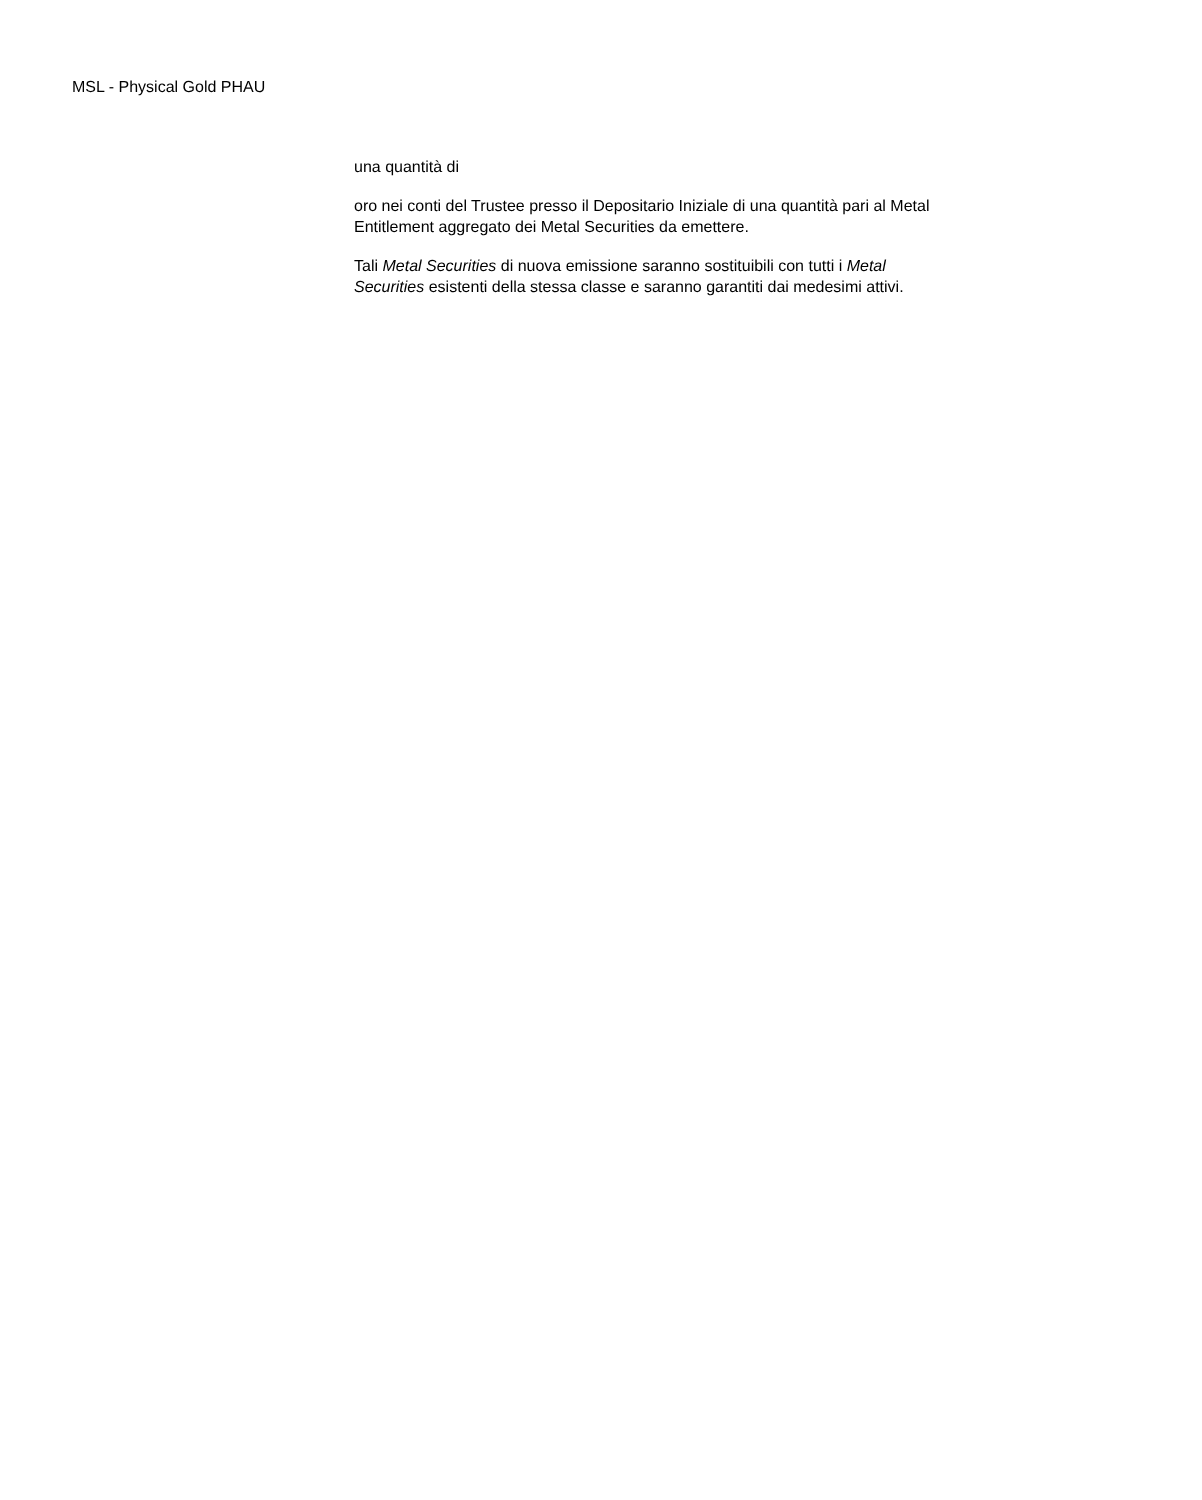MSL - Physical Gold PHAU
una quantità di
oro nei conti del Trustee presso il Depositario Iniziale di una quantità pari al Metal Entitlement aggregato dei Metal Securities da emettere.
Tali Metal Securities di nuova emissione saranno sostituibili con tutti i Metal Securities esistenti della stessa classe e saranno garantiti dai medesimi attivi.